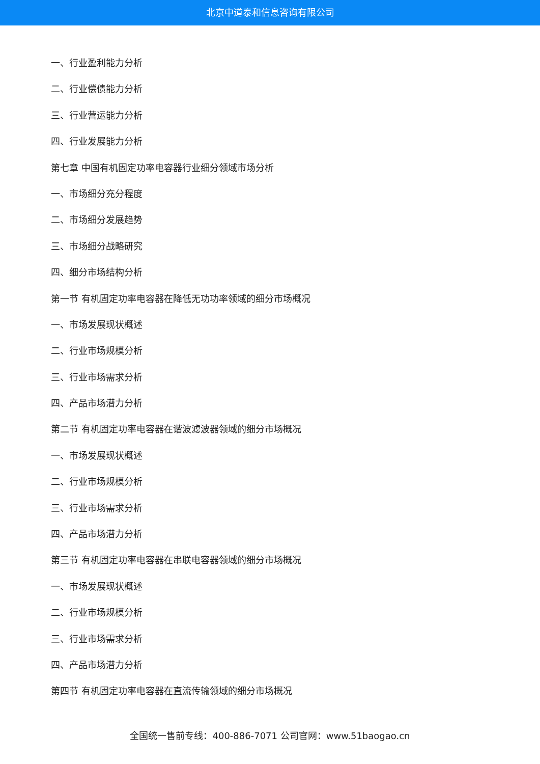北京中道泰和信息咨询有限公司
一、行业盈利能力分析
二、行业偿债能力分析
三、行业营运能力分析
四、行业发展能力分析
第七章 中国有机固定功率电容器行业细分领域市场分析
一、市场细分充分程度
二、市场细分发展趋势
三、市场细分战略研究
四、细分市场结构分析
第一节 有机固定功率电容器在降低无功功率领域的细分市场概况
一、市场发展现状概述
二、行业市场规模分析
三、行业市场需求分析
四、产品市场潜力分析
第二节 有机固定功率电容器在谐波滤波器领域的细分市场概况
一、市场发展现状概述
二、行业市场规模分析
三、行业市场需求分析
四、产品市场潜力分析
第三节 有机固定功率电容器在串联电容器领域的细分市场概况
一、市场发展现状概述
二、行业市场规模分析
三、行业市场需求分析
四、产品市场潜力分析
第四节 有机固定功率电容器在直流传输领域的细分市场概况
全国统一售前专线：400-886-7071 公司官网：www.51baogao.cn